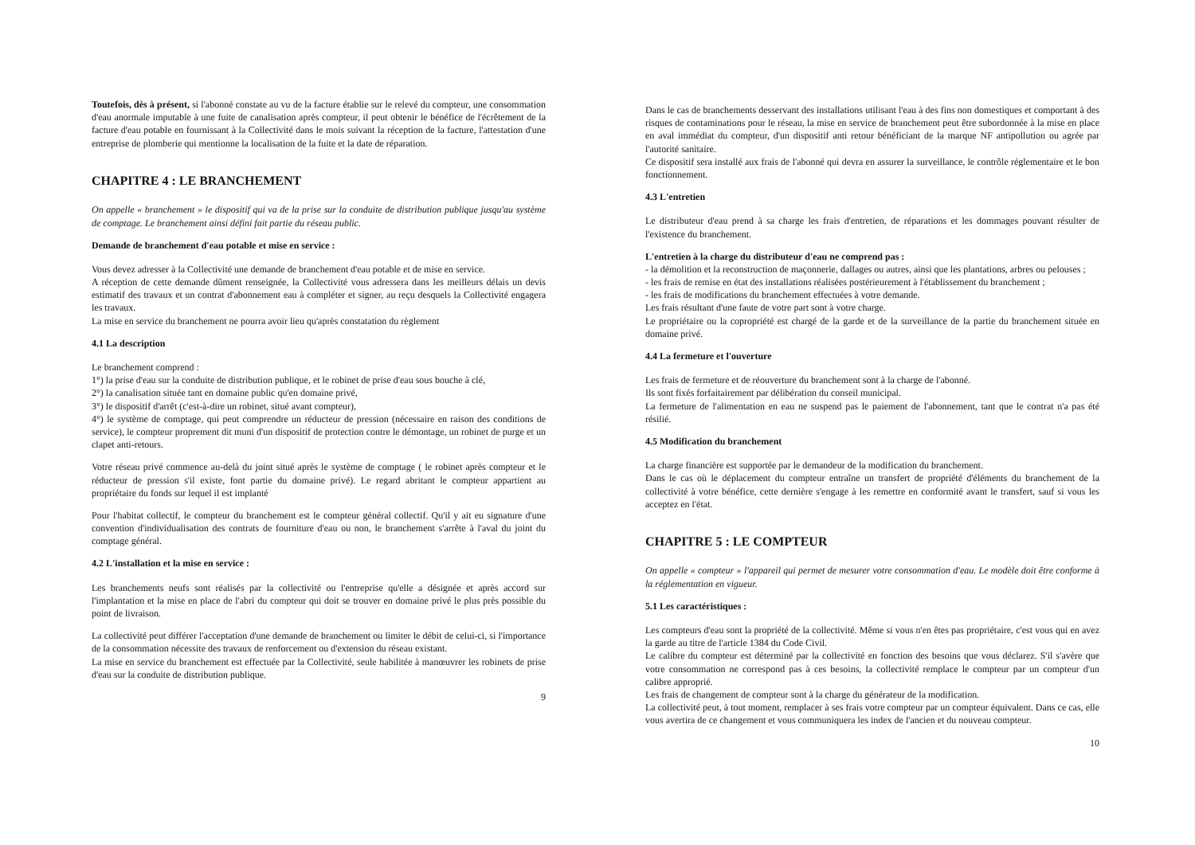Toutefois, dès à présent, si l'abonné constate au vu de la facture établie sur le relevé du compteur, une consommation d'eau anormale imputable à une fuite de canalisation après compteur, il peut obtenir le bénéfice de l'écrêtement de la facture d'eau potable en fournissant à la Collectivité dans le mois suivant la réception de la facture, l'attestation d'une entreprise de plomberie qui mentionne la localisation de la fuite et la date de réparation.
CHAPITRE 4 : LE BRANCHEMENT
On appelle « branchement » le dispositif qui va de la prise sur la conduite de distribution publique jusqu'au système de comptage. Le branchement ainsi défini fait partie du réseau public.
Demande de branchement d'eau potable et mise en service :
Vous devez adresser à la Collectivité une demande de branchement d'eau potable et de mise en service.
A réception de cette demande dûment renseignée, la Collectivité vous adressera dans les meilleurs délais un devis estimatif des travaux et un contrat d'abonnement eau à compléter et signer, au reçu desquels la Collectivité engagera les travaux.
La mise en service du branchement ne pourra avoir lieu qu'après constatation du règlement
4.1 La description
Le branchement comprend :
1°) la prise d'eau sur la conduite de distribution publique, et le robinet de prise d'eau sous bouche à clé,
2°) la canalisation située tant en domaine public qu'en domaine privé,
3°) le dispositif d'arrêt (c'est-à-dire un robinet, situé avant compteur),
4°) le système de comptage, qui peut comprendre un réducteur de pression (nécessaire en raison des conditions de service), le compteur proprement dit muni d'un dispositif de protection contre le démontage, un robinet de purge et un clapet anti-retours.
Votre réseau privé commence au-delà du joint situé après le système de comptage ( le robinet après compteur et le réducteur de pression s'il existe, font partie du domaine privé). Le regard abritant le compteur appartient au propriétaire du fonds sur lequel il est implanté
Pour l'habitat collectif, le compteur du branchement est le compteur général collectif. Qu'il y ait eu signature d'une convention d'individualisation des contrats de fourniture d'eau ou non, le branchement s'arrête à l'aval du joint du comptage général.
4.2 L'installation et la mise en service :
Les branchements neufs sont réalisés par la collectivité ou l'entreprise qu'elle a désignée et après accord sur l'implantation et la mise en place de l'abri du compteur qui doit se trouver en domaine privé le plus près possible du point de livraison.
La collectivité peut différer l'acceptation d'une demande de branchement ou limiter le débit de celui-ci, si l'importance de la consommation nécessite des travaux de renforcement ou d'extension du réseau existant.
La mise en service du branchement est effectuée par la Collectivité, seule habilitée à manœuvrer les robinets de prise d'eau sur la conduite de distribution publique.
9
Dans le cas de branchements desservant des installations utilisant l'eau à des fins non domestiques et comportant à des risques de contaminations pour le réseau, la mise en service de branchement peut être subordonnée à la mise en place en aval immédiat du compteur, d'un dispositif anti retour bénéficiant de la marque NF antipollution ou agrée par l'autorité sanitaire.
Ce dispositif sera installé aux frais de l'abonné qui devra en assurer la surveillance, le contrôle réglementaire et le bon fonctionnement.
4.3 L'entretien
Le distributeur d'eau prend à sa charge les frais d'entretien, de réparations et les dommages pouvant résulter de l'existence du branchement.
L'entretien à la charge du distributeur d'eau ne comprend pas :
- la démolition et la reconstruction de maçonnerie, dallages ou autres, ainsi que les plantations, arbres ou pelouses ;
- les frais de remise en état des installations réalisées postérieurement à l'établissement du branchement ;
- les frais de modifications du branchement effectuées à votre demande.
Les frais résultant d'une faute de votre part sont à votre charge.
Le propriétaire ou la copropriété est chargé de la garde et de la surveillance de la partie du branchement située en domaine privé.
4.4 La fermeture et l'ouverture
Les frais de fermeture et de réouverture du branchement sont à la charge de l'abonné.
Ils sont fixés forfaitairement par délibération du conseil municipal.
La fermeture de l'alimentation en eau ne suspend pas le paiement de l'abonnement, tant que le contrat n'a pas été résilié.
4.5 Modification du branchement
La charge financière est supportée par le demandeur de la modification du branchement.
Dans le cas où le déplacement du compteur entraîne un transfert de propriété d'éléments du branchement de la collectivité à votre bénéfice, cette dernière s'engage à les remettre en conformité avant le transfert, sauf si vous les acceptez en l'état.
CHAPITRE 5 : LE COMPTEUR
On appelle « compteur » l'appareil qui permet de mesurer votre consommation d'eau. Le modèle doit être conforme à la réglementation en vigueur.
5.1 Les caractéristiques :
Les compteurs d'eau sont la propriété de la collectivité. Même si vous n'en êtes pas propriétaire, c'est vous qui en avez la garde au titre de l'article 1384 du Code Civil.
Le calibre du compteur est déterminé par la collectivité en fonction des besoins que vous déclarez. S'il s'avère que votre consommation ne correspond pas à ces besoins, la collectivité remplace le compteur par un compteur d'un calibre approprié.
Les frais de changement de compteur sont à la charge du générateur de la modification.
La collectivité peut, à tout moment, remplacer à ses frais votre compteur par un compteur équivalent. Dans ce cas, elle vous avertira de ce changement et vous communiquera les index de l'ancien et du nouveau compteur.
10